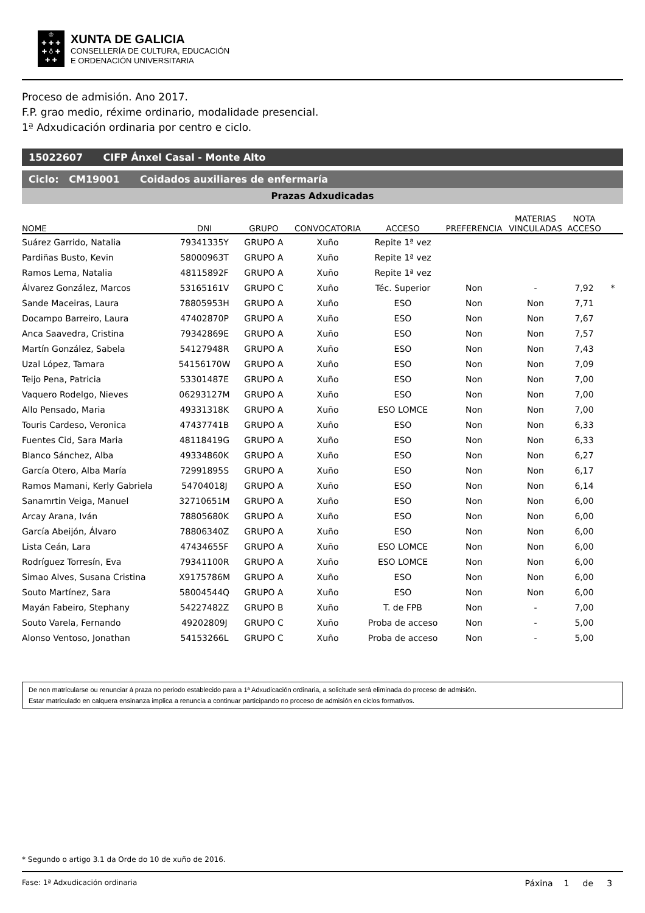♔
✚ ✚ ✚
✚ ♁ ✚
✚ ✚
XUNTA DE GALICIA
CONSELLERÍA DE CULTURA, EDUCACIÓN
E ORDENACIÓN UNIVERSITARIA
Proceso de admisión. Ano 2017.
F.P. grao medio, réxime ordinario, modalidade presencial.
1ª Adxudicación ordinaria por centro e ciclo.
15022607 CIFP Ánxel Casal - Monte Alto
Ciclo: CM19001 Coidados auxiliares de enfermaría
Prazas Adxudicadas
| NOME | DNI | GRUPO | CONVOCATORIA | ACCESO | PREFERENCIA | MATERIAS VINCULADAS | NOTA ACCESO | |
| --- | --- | --- | --- | --- | --- | --- | --- | --- |
| Suárez Garrido, Natalia | 79341335Y | GRUPO A | Xuño | Repite 1ª vez | | | | |
| Pardiñas Busto, Kevin | 58000963T | GRUPO A | Xuño | Repite 1ª vez | | | | |
| Ramos Lema, Natalia | 48115892F | GRUPO A | Xuño | Repite 1ª vez | | | | |
| Álvarez González, Marcos | 53165161V | GRUPO C | Xuño | Téc. Superior | Non | - | 7,92 | * |
| Sande Maceiras, Laura | 78805953H | GRUPO A | Xuño | ESO | Non | Non | 7,71 | |
| Docampo Barreiro, Laura | 47402870P | GRUPO A | Xuño | ESO | Non | Non | 7,67 | |
| Anca Saavedra, Cristina | 79342869E | GRUPO A | Xuño | ESO | Non | Non | 7,57 | |
| Martín González, Sabela | 54127948R | GRUPO A | Xuño | ESO | Non | Non | 7,43 | |
| Uzal López, Tamara | 54156170W | GRUPO A | Xuño | ESO | Non | Non | 7,09 | |
| Teijo Pena, Patricia | 53301487E | GRUPO A | Xuño | ESO | Non | Non | 7,00 | |
| Vaquero Rodelgo, Nieves | 06293127M | GRUPO A | Xuño | ESO | Non | Non | 7,00 | |
| Allo Pensado, Maria | 49331318K | GRUPO A | Xuño | ESO LOMCE | Non | Non | 7,00 | |
| Touris Cardeso, Veronica | 47437741B | GRUPO A | Xuño | ESO | Non | Non | 6,33 | |
| Fuentes Cid, Sara Maria | 48118419G | GRUPO A | Xuño | ESO | Non | Non | 6,33 | |
| Blanco Sánchez, Alba | 49334860K | GRUPO A | Xuño | ESO | Non | Non | 6,27 | |
| García Otero, Alba María | 72991895S | GRUPO A | Xuño | ESO | Non | Non | 6,17 | |
| Ramos Mamani, Kerly Gabriela | 54704018J | GRUPO A | Xuño | ESO | Non | Non | 6,14 | |
| Sanamrtin Veiga, Manuel | 32710651M | GRUPO A | Xuño | ESO | Non | Non | 6,00 | |
| Arcay Arana, Iván | 78805680K | GRUPO A | Xuño | ESO | Non | Non | 6,00 | |
| García Abeijón, Álvaro | 78806340Z | GRUPO A | Xuño | ESO | Non | Non | 6,00 | |
| Lista Ceán, Lara | 47434655F | GRUPO A | Xuño | ESO LOMCE | Non | Non | 6,00 | |
| Rodríguez Torresín, Eva | 79341100R | GRUPO A | Xuño | ESO LOMCE | Non | Non | 6,00 | |
| Simao Alves, Susana Cristina | X9175786M | GRUPO A | Xuño | ESO | Non | Non | 6,00 | |
| Souto Martínez, Sara | 58004544Q | GRUPO A | Xuño | ESO | Non | Non | 6,00 | |
| Mayán Fabeiro, Stephany | 54227482Z | GRUPO B | Xuño | T. de FPB | Non | - | 7,00 | |
| Souto Varela, Fernando | 49202809J | GRUPO C | Xuño | Proba de acceso | Non | - | 5,00 | |
| Alonso Ventoso, Jonathan | 54153266L | GRUPO C | Xuño | Proba de acceso | Non | - | 5,00 | |
De non matricularse ou renunciar á praza no periodo establecido para a 1ª Adxudicación ordinaria, a solicitude será eliminada do proceso de admisión.
Estar matriculado en calquera ensinanza implica a renuncia a continuar participando no proceso de admisión en ciclos formativos.
* Segundo o artigo 3.1 da Orde do 10 de xuño de 2016.
Fase: 1ª Adxudicación ordinaria Páxina 1 de 3